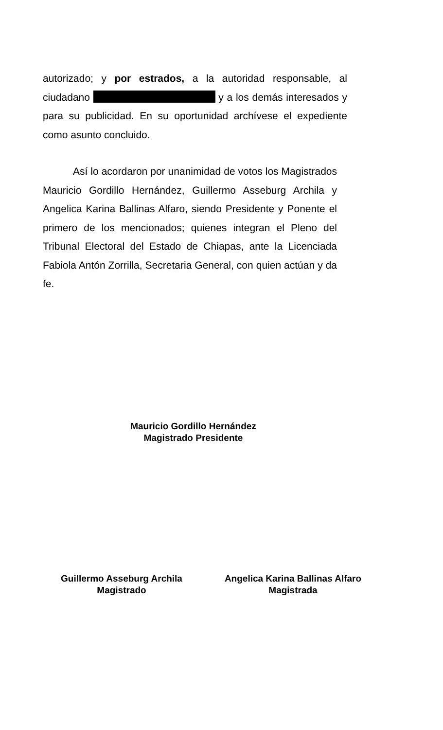autorizado; y por estrados, a la autoridad responsable, al ciudadano y a los demás interesados y para su publicidad. En su oportunidad archívese el expediente como asunto concluido.
Así lo acordaron por unanimidad de votos los Magistrados Mauricio Gordillo Hernández, Guillermo Asseburg Archila y Angelica Karina Ballinas Alfaro, siendo Presidente y Ponente el primero de los mencionados; quienes integran el Pleno del Tribunal Electoral del Estado de Chiapas, ante la Licenciada Fabiola Antón Zorrilla, Secretaria General, con quien actúan y da fe.
Mauricio Gordillo Hernández
Magistrado Presidente
Guillermo Asseburg Archila
Magistrado
Angelica Karina Ballinas Alfaro
Magistrada